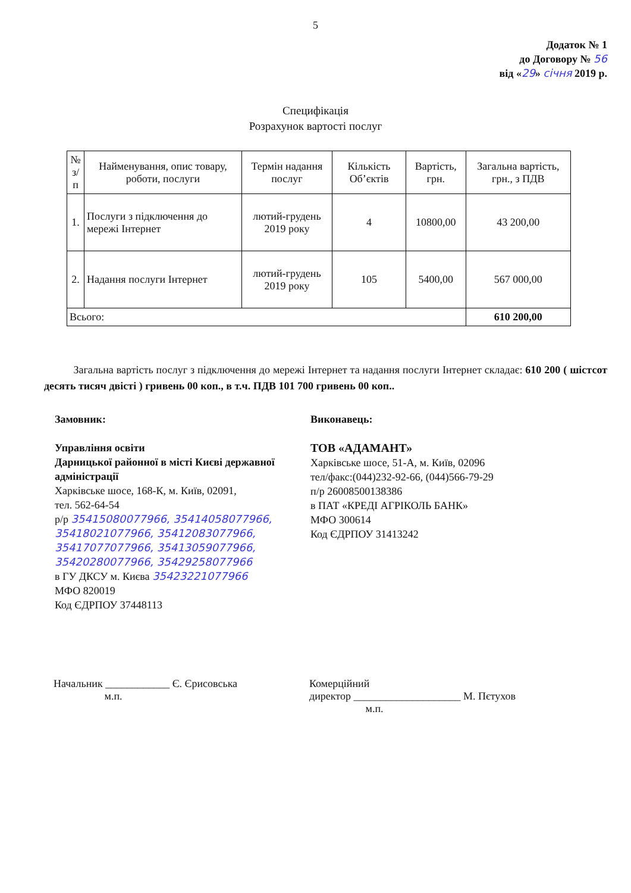5
Додаток № 1
до Договору № 56
від «29» січня 2019 р.
Специфікація
Розрахунок вартості послуг
| № з/п | Найменування, опис товару, роботи, послуги | Термін надання послуг | Кількість Об’єктів | Вартість, грн. | Загальна вартість, грн., з ПДВ |
| --- | --- | --- | --- | --- | --- |
| 1. | Послуги з підключення до мережі Інтернет | лютий-грудень 2019 року | 4 | 10800,00 | 43 200,00 |
| 2. | Надання послуги Інтернет | лютий-грудень 2019 року | 105 | 5400,00 | 567 000,00 |
| Всього: | | | | | 610 200,00 |
Загальна вартість послуг з підключення до мережі Інтернет та надання послуги Інтернет складає: 610 200 ( шістсот десять тисяч двісті ) гривень 00 коп., в т.ч. ПДВ 101 700 гривень 00 коп..
Замовник:
Управління освіти
Дарницької районної в місті Києві державної адміністрації
Харківське шосе, 168-К, м. Київ, 02091,
тел. 562-64-54
р/р 35415080077966, 35414058077966, 35418021077966, 35412083077966, 35417077077966, 35413059077966, 35420280077966, 35429258077966
в ГУ ДКСУ м. Києва 35423221077966
МФО 820019
Код ЄДРПОУ 37448113
Виконавець:
ТОВ «АДАМАНТ»
Харківське шосе, 51-А, м. Київ, 02096
тел/факс:(044)232-92-66, (044)566-79-29
п/р 26008500138386
в ПАТ «КРЕДІ АГРІКОЛЬ БАНК»
МФО 300614
Код ЄДРПОУ 31413242
Начальник ____________ Є. Єрисовська
м.п.
Комерційний
директор ____________________ М. Пєтухов
м.п.